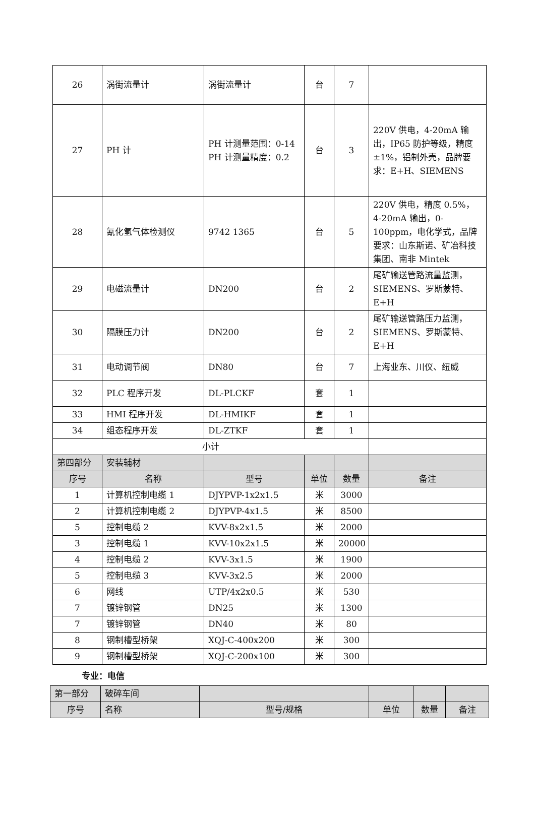| 26 | 涡街流量计 | 涡街流量计 | 台 | 7 | |
| 27 | PH 计 | PH 计测量范围：0-14 PH 计测量精度：0.2 | 台 | 3 | 220V 供电，4-20mA 输出，IP65 防护等级，精度±1%，铝制外壳，品牌要求：E+H、SIEMENS |
| 28 | 氰化氢气体检测仪 | 9742 1365 | 台 | 5 | 220V 供电，精度 0.5%，4-20mA 输出，0-100ppm，电化学式，品牌要求：山东斯诺、矿冶科技集团、南非 Mintek |
| 29 | 电磁流量计 | DN200 | 台 | 2 | 尾矿输送管路流量监测，SIEMENS、罗斯蒙特、E+H |
| 30 | 隔膜压力计 | DN200 | 台 | 2 | 尾矿输送管路压力监测，SIEMENS、罗斯蒙特、E+H |
| 31 | 电动调节阀 | DN80 | 台 | 7 | 上海业东、川仪、纽威 |
| 32 | PLC 程序开发 | DL-PLCKF | 套 | 1 | |
| 33 | HMI 程序开发 | DL-HMIKF | 套 | 1 | |
| 34 | 组态程序开发 | DL-ZTKF | 套 | 1 | |
| 小计 | | | | | |
| 第四部分 | 安装辅材 | | | | |
| 序号 | 名称 | 型号 | 单位 | 数量 | 备注 |
| 1 | 计算机控制电缆 1 | DJYPVP-1x2x1.5 | 米 | 3000 | |
| 2 | 计算机控制电缆 2 | DJYPVP-4x1.5 | 米 | 8500 | |
| 5 | 控制电缆 2 | KVV-8x2x1.5 | 米 | 2000 | |
| 3 | 控制电缆 1 | KVV-10x2x1.5 | 米 | 20000 | |
| 4 | 控制电缆 2 | KVV-3x1.5 | 米 | 1900 | |
| 5 | 控制电缆 3 | KVV-3x2.5 | 米 | 2000 | |
| 6 | 网线 | UTP/4x2x0.5 | 米 | 530 | |
| 7 | 镀锌钢管 | DN25 | 米 | 1300 | |
| 7 | 镀锌钢管 | DN40 | 米 | 80 | |
| 8 | 钢制槽型桥架 | XQJ-C-400x200 | 米 | 300 | |
| 9 | 钢制槽型桥架 | XQJ-C-200x100 | 米 | 300 | |
专业：电信
| 第一部分 | 破碎车间 | | | | |
| 序号 | 名称 | 型号/规格 | 单位 | 数量 | 备注 |